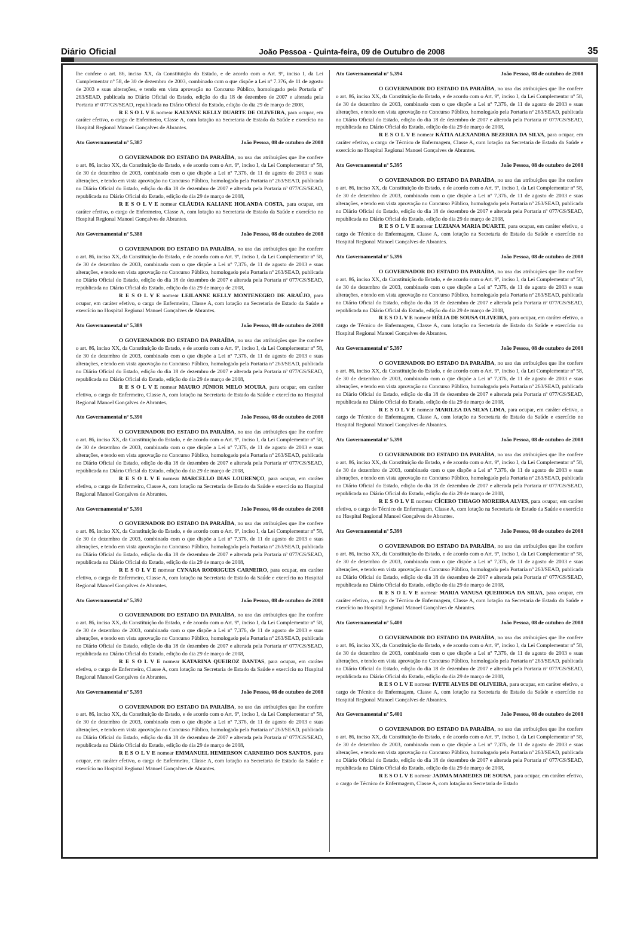Diário Oficial João Pessoa - Quinta-feira, 09 de Outubro de 2008 35
lhe confere o art. 86, inciso XX, da Constituição do Estado, e de acordo com o Art. 9º, inciso I, da Lei Complementar nº 58, de 30 de dezembro de 2003, combinado com o que dispõe a Lei nº 7.376, de 11 de agosto de 2003 e suas alterações, e tendo em vista aprovação no Concurso Público, homologado pela Portaria nº 263/SEAD, publicada no Diário Oficial do Estado, edição do dia 18 de dezembro de 2007 e alterada pela Portaria nº 077/GS/SEAD, republicada no Diário Oficial do Estado, edição do dia 29 de março de 2008,
R E S O L V E nomear KALYANE KELLY DUARTE DE OLIVEIRA, para ocupar, em caráter efetivo, o cargo de Enfermeiro, Classe A, com lotação na Secretaria de Estado da Saúde e exercício no Hospital Regional Manoel Gonçalves de Abrantes.
Ato Governamental nº 5.387 João Pessoa, 08 de outubro de 2008
O GOVERNADOR DO ESTADO DA PARAÍBA, no uso das atribuições que lhe confere o art. 86, inciso XX, da Constituição do Estado, e de acordo com o Art. 9º, inciso I, da Lei Complementar nº 58, de 30 de dezembro de 2003, combinado com o que dispõe a Lei nº 7.376, de 11 de agosto de 2003 e suas alterações, e tendo em vista aprovação no Concurso Público, homologado pela Portaria nº 263/SEAD, publicada no Diário Oficial do Estado, edição do dia 18 de dezembro de 2007 e alterada pela Portaria nº 077/GS/SEAD, republicada no Diário Oficial do Estado, edição do dia 29 de março de 2008,
R E S O L V E nomear CLÁUDIA KALIANE HOLANDA COSTA, para ocupar, em caráter efetivo, o cargo de Enfermeiro, Classe A, com lotação na Secretaria de Estado da Saúde e exercício no Hospital Regional Manoel Gonçalves de Abrantes.
Ato Governamental nº 5.388 João Pessoa, 08 de outubro de 2008
O GOVERNADOR DO ESTADO DA PARAÍBA, no uso das atribuições que lhe confere o art. 86, inciso XX, da Constituição do Estado, e de acordo com o Art. 9º, inciso I, da Lei Complementar nº 58, de 30 de dezembro de 2003, combinado com o que dispõe a Lei nº 7.376, de 11 de agosto de 2003 e suas alterações, e tendo em vista aprovação no Concurso Público, homologado pela Portaria nº 263/SEAD, publicada no Diário Oficial do Estado, edição do dia 18 de dezembro de 2007 e alterada pela Portaria nº 077/GS/SEAD, republicada no Diário Oficial do Estado, edição do dia 29 de março de 2008,
R E S O L V E nomear LEILANNE KELLY MONTENEGRO DE ARAÚJO, para ocupar, em caráter efetivo, o cargo de Enfermeiro, Classe A, com lotação na Secretaria de Estado da Saúde e exercício no Hospital Regional Manoel Gonçalves de Abrantes.
Ato Governamental nº 5.389 João Pessoa, 08 de outubro de 2008
O GOVERNADOR DO ESTADO DA PARAÍBA, no uso das atribuições que lhe confere o art. 86, inciso XX, da Constituição do Estado, e de acordo com o Art. 9º, inciso I, da Lei Complementar nº 58, de 30 de dezembro de 2003, combinado com o que dispõe a Lei nº 7.376, de 11 de agosto de 2003 e suas alterações, e tendo em vista aprovação no Concurso Público, homologado pela Portaria nº 263/SEAD, publicada no Diário Oficial do Estado, edição do dia 18 de dezembro de 2007 e alterada pela Portaria nº 077/GS/SEAD, republicada no Diário Oficial do Estado, edição do dia 29 de março de 2008,
R E S O L V E nomear MAURO JÚNIOR MELO MOURA, para ocupar, em caráter efetivo, o cargo de Enfermeiro, Classe A, com lotação na Secretaria de Estado da Saúde e exercício no Hospital Regional Manoel Gonçalves de Abrantes.
Ato Governamental nº 5.390 João Pessoa, 08 de outubro de 2008
O GOVERNADOR DO ESTADO DA PARAÍBA, no uso das atribuições que lhe confere o art. 86, inciso XX, da Constituição do Estado, e de acordo com o Art. 9º, inciso I, da Lei Complementar nº 58, de 30 de dezembro de 2003, combinado com o que dispõe a Lei nº 7.376, de 11 de agosto de 2003 e suas alterações, e tendo em vista aprovação no Concurso Público, homologado pela Portaria nº 263/SEAD, publicada no Diário Oficial do Estado, edição do dia 18 de dezembro de 2007 e alterada pela Portaria nº 077/GS/SEAD, republicada no Diário Oficial do Estado, edição do dia 29 de março de 2008,
R E S O L V E nomear MARCELLO DIAS LOURENÇO, para ocupar, em caráter efetivo, o cargo de Enfermeiro, Classe A, com lotação na Secretaria de Estado da Saúde e exercício no Hospital Regional Manoel Gonçalves de Abrantes.
Ato Governamental nº 5.391 João Pessoa, 08 de outubro de 2008
O GOVERNADOR DO ESTADO DA PARAÍBA, no uso das atribuições que lhe confere o art. 86, inciso XX, da Constituição do Estado, e de acordo com o Art. 9º, inciso I, da Lei Complementar nº 58, de 30 de dezembro de 2003, combinado com o que dispõe a Lei nº 7.376, de 11 de agosto de 2003 e suas alterações, e tendo em vista aprovação no Concurso Público, homologado pela Portaria nº 263/SEAD, publicada no Diário Oficial do Estado, edição do dia 18 de dezembro de 2007 e alterada pela Portaria nº 077/GS/SEAD, republicada no Diário Oficial do Estado, edição do dia 29 de março de 2008,
R E S O L V E nomear CYNARA RODRIGUES CARNEIRO, para ocupar, em caráter efetivo, o cargo de Enfermeiro, Classe A, com lotação na Secretaria de Estado da Saúde e exercício no Hospital Regional Manoel Gonçalves de Abrantes.
Ato Governamental nº 5.392 João Pessoa, 08 de outubro de 2008
O GOVERNADOR DO ESTADO DA PARAÍBA, no uso das atribuições que lhe confere o art. 86, inciso XX, da Constituição do Estado, e de acordo com o Art. 9º, inciso I, da Lei Complementar nº 58, de 30 de dezembro de 2003, combinado com o que dispõe a Lei nº 7.376, de 11 de agosto de 2003 e suas alterações, e tendo em vista aprovação no Concurso Público, homologado pela Portaria nº 263/SEAD, publicada no Diário Oficial do Estado, edição do dia 18 de dezembro de 2007 e alterada pela Portaria nº 077/GS/SEAD, republicada no Diário Oficial do Estado, edição do dia 29 de março de 2008,
R E S O L V E nomear KATARINA QUEIROZ DANTAS, para ocupar, em caráter efetivo, o cargo de Enfermeiro, Classe A, com lotação na Secretaria de Estado da Saúde e exercício no Hospital Regional Manoel Gonçalves de Abrantes.
Ato Governamental nº 5.393 João Pessoa, 08 de outubro de 2008
O GOVERNADOR DO ESTADO DA PARAÍBA, no uso das atribuições que lhe confere o art. 86, inciso XX, da Constituição do Estado, e de acordo com o Art. 9º, inciso I, da Lei Complementar nº 58, de 30 de dezembro de 2003, combinado com o que dispõe a Lei nº 7.376, de 11 de agosto de 2003 e suas alterações, e tendo em vista aprovação no Concurso Público, homologado pela Portaria nº 263/SEAD, publicada no Diário Oficial do Estado, edição do dia 18 de dezembro de 2007 e alterada pela Portaria nº 077/GS/SEAD, republicada no Diário Oficial do Estado, edição do dia 29 de março de 2008,
R E S O L V E nomear EMMANUEL HEMERSON CARNEIRO DOS SANTOS, para ocupar, em caráter efetivo, o cargo de Enfermeiro, Classe A, com lotação na Secretaria de Estado da Saúde e exercício no Hospital Regional Manoel Gonçalves de Abrantes.
Ato Governamental nº 5.394 João Pessoa, 08 de outubro de 2008
O GOVERNADOR DO ESTADO DA PARAÍBA, no uso das atribuições que lhe confere o art. 86, inciso XX, da Constituição do Estado, e de acordo com o Art. 9º, inciso I, da Lei Complementar nº 58, de 30 de dezembro de 2003, combinado com o que dispõe a Lei nº 7.376, de 11 de agosto de 2003 e suas alterações, e tendo em vista aprovação no Concurso Público, homologado pela Portaria nº 263/SEAD, publicada no Diário Oficial do Estado, edição do dia 18 de dezembro de 2007 e alterada pela Portaria nº 077/GS/SEAD, republicada no Diário Oficial do Estado, edição do dia 29 de março de 2008,
R E S O L V E nomear KÁTIA ALEXANDRA BEZERRA DA SILVA, para ocupar, em caráter efetivo, o cargo de Técnico de Enfermagem, Classe A, com lotação na Secretaria de Estado da Saúde e exercício no Hospital Regional Manoel Gonçalves de Abrantes.
Ato Governamental nº 5.395 João Pessoa, 08 de outubro de 2008
O GOVERNADOR DO ESTADO DA PARAÍBA, no uso das atribuições que lhe confere o art. 86, inciso XX, da Constituição do Estado, e de acordo com o Art. 9º, inciso I, da Lei Complementar nº 58, de 30 de dezembro de 2003, combinado com o que dispõe a Lei nº 7.376, de 11 de agosto de 2003 e suas alterações, e tendo em vista aprovação no Concurso Público, homologado pela Portaria nº 263/SEAD, publicada no Diário Oficial do Estado, edição do dia 18 de dezembro de 2007 e alterada pela Portaria nº 077/GS/SEAD, republicada no Diário Oficial do Estado, edição do dia 29 de março de 2008,
R E S O L V E nomear LUZIANA MARIA DUARTE, para ocupar, em caráter efetivo, o cargo de Técnico de Enfermagem, Classe A, com lotação na Secretaria de Estado da Saúde e exercício no Hospital Regional Manoel Gonçalves de Abrantes.
Ato Governamental nº 5.396 João Pessoa, 08 de outubro de 2008
O GOVERNADOR DO ESTADO DA PARAÍBA, no uso das atribuições que lhe confere o art. 86, inciso XX, da Constituição do Estado, e de acordo com o Art. 9º, inciso I, da Lei Complementar nº 58, de 30 de dezembro de 2003, combinado com o que dispõe a Lei nº 7.376, de 11 de agosto de 2003 e suas alterações, e tendo em vista aprovação no Concurso Público, homologado pela Portaria nº 263/SEAD, publicada no Diário Oficial do Estado, edição do dia 18 de dezembro de 2007 e alterada pela Portaria nº 077/GS/SEAD, republicada no Diário Oficial do Estado, edição do dia 29 de março de 2008,
R E S O L V E nomear HÉLIA DE SOUSA OLIVEIRA, para ocupar, em caráter efetivo, o cargo de Técnico de Enfermagem, Classe A, com lotação na Secretaria de Estado da Saúde e exercício no Hospital Regional Manoel Gonçalves de Abrantes.
Ato Governamental nº 5.397 João Pessoa, 08 de outubro de 2008
O GOVERNADOR DO ESTADO DA PARAÍBA, no uso das atribuições que lhe confere o art. 86, inciso XX, da Constituição do Estado, e de acordo com o Art. 9º, inciso I, da Lei Complementar nº 58, de 30 de dezembro de 2003, combinado com o que dispõe a Lei nº 7.376, de 11 de agosto de 2003 e suas alterações, e tendo em vista aprovação no Concurso Público, homologado pela Portaria nº 263/SEAD, publicada no Diário Oficial do Estado, edição do dia 18 de dezembro de 2007 e alterada pela Portaria nº 077/GS/SEAD, republicada no Diário Oficial do Estado, edição do dia 29 de março de 2008,
R E S O L V E nomear MARILEA DA SILVA LIMA, para ocupar, em caráter efetivo, o cargo de Técnico de Enfermagem, Classe A, com lotação na Secretaria de Estado da Saúde e exercício no Hospital Regional Manoel Gonçalves de Abrantes.
Ato Governamental nº 5.398 João Pessoa, 08 de outubro de 2008
O GOVERNADOR DO ESTADO DA PARAÍBA, no uso das atribuições que lhe confere o art. 86, inciso XX, da Constituição do Estado, e de acordo com o Art. 9º, inciso I, da Lei Complementar nº 58, de 30 de dezembro de 2003, combinado com o que dispõe a Lei nº 7.376, de 11 de agosto de 2003 e suas alterações, e tendo em vista aprovação no Concurso Público, homologado pela Portaria nº 263/SEAD, publicada no Diário Oficial do Estado, edição do dia 18 de dezembro de 2007 e alterada pela Portaria nº 077/GS/SEAD, republicada no Diário Oficial do Estado, edição do dia 29 de março de 2008,
R E S O L V E nomear CÍCERO THIAGO MOREIRA ALVES, para ocupar, em caráter efetivo, o cargo de Técnico de Enfermagem, Classe A, com lotação na Secretaria de Estado da Saúde e exercício no Hospital Regional Manoel Gonçalves de Abrantes.
Ato Governamental nº 5.399 João Pessoa, 08 de outubro de 2008
O GOVERNADOR DO ESTADO DA PARAÍBA, no uso das atribuições que lhe confere o art. 86, inciso XX, da Constituição do Estado, e de acordo com o Art. 9º, inciso I, da Lei Complementar nº 58, de 30 de dezembro de 2003, combinado com o que dispõe a Lei nº 7.376, de 11 de agosto de 2003 e suas alterações, e tendo em vista aprovação no Concurso Público, homologado pela Portaria nº 263/SEAD, publicada no Diário Oficial do Estado, edição do dia 18 de dezembro de 2007 e alterada pela Portaria nº 077/GS/SEAD, republicada no Diário Oficial do Estado, edição do dia 29 de março de 2008,
R E S O L V E nomear MARIA VANUSA QUEIROGA DA SILVA, para ocupar, em caráter efetivo, o cargo de Técnico de Enfermagem, Classe A, com lotação na Secretaria de Estado da Saúde e exercício no Hospital Regional Manoel Gonçalves de Abrantes.
Ato Governamental nº 5.400 João Pessoa, 08 de outubro de 2008
O GOVERNADOR DO ESTADO DA PARAÍBA, no uso das atribuições que lhe confere o art. 86, inciso XX, da Constituição do Estado, e de acordo com o Art. 9º, inciso I, da Lei Complementar nº 58, de 30 de dezembro de 2003, combinado com o que dispõe a Lei nº 7.376, de 11 de agosto de 2003 e suas alterações, e tendo em vista aprovação no Concurso Público, homologado pela Portaria nº 263/SEAD, publicada no Diário Oficial do Estado, edição do dia 18 de dezembro de 2007 e alterada pela Portaria nº 077/GS/SEAD, republicada no Diário Oficial do Estado, edição do dia 29 de março de 2008,
R E S O L V E nomear IVETE ALVES DE OLIVEIRA, para ocupar, em caráter efetivo, o cargo de Técnico de Enfermagem, Classe A, com lotação na Secretaria de Estado da Saúde e exercício no Hospital Regional Manoel Gonçalves de Abrantes.
Ato Governamental nº 5.401 João Pessoa, 08 de outubro de 2008
O GOVERNADOR DO ESTADO DA PARAÍBA, no uso das atribuições que lhe confere o art. 86, inciso XX, da Constituição do Estado, e de acordo com o Art. 9º, inciso I, da Lei Complementar nº 58, de 30 de dezembro de 2003, combinado com o que dispõe a Lei nº 7.376, de 11 de agosto de 2003 e suas alterações, e tendo em vista aprovação no Concurso Público, homologado pela Portaria nº 263/SEAD, publicada no Diário Oficial do Estado, edição do dia 18 de dezembro de 2007 e alterada pela Portaria nº 077/GS/SEAD, republicada no Diário Oficial do Estado, edição do dia 29 de março de 2008,
R E S O L V E nomear JADMA MAMEDES DE SOUSA, para ocupar, em caráter efetivo, o cargo de Técnico de Enfermagem, Classe A, com lotação na Secretaria de Estado